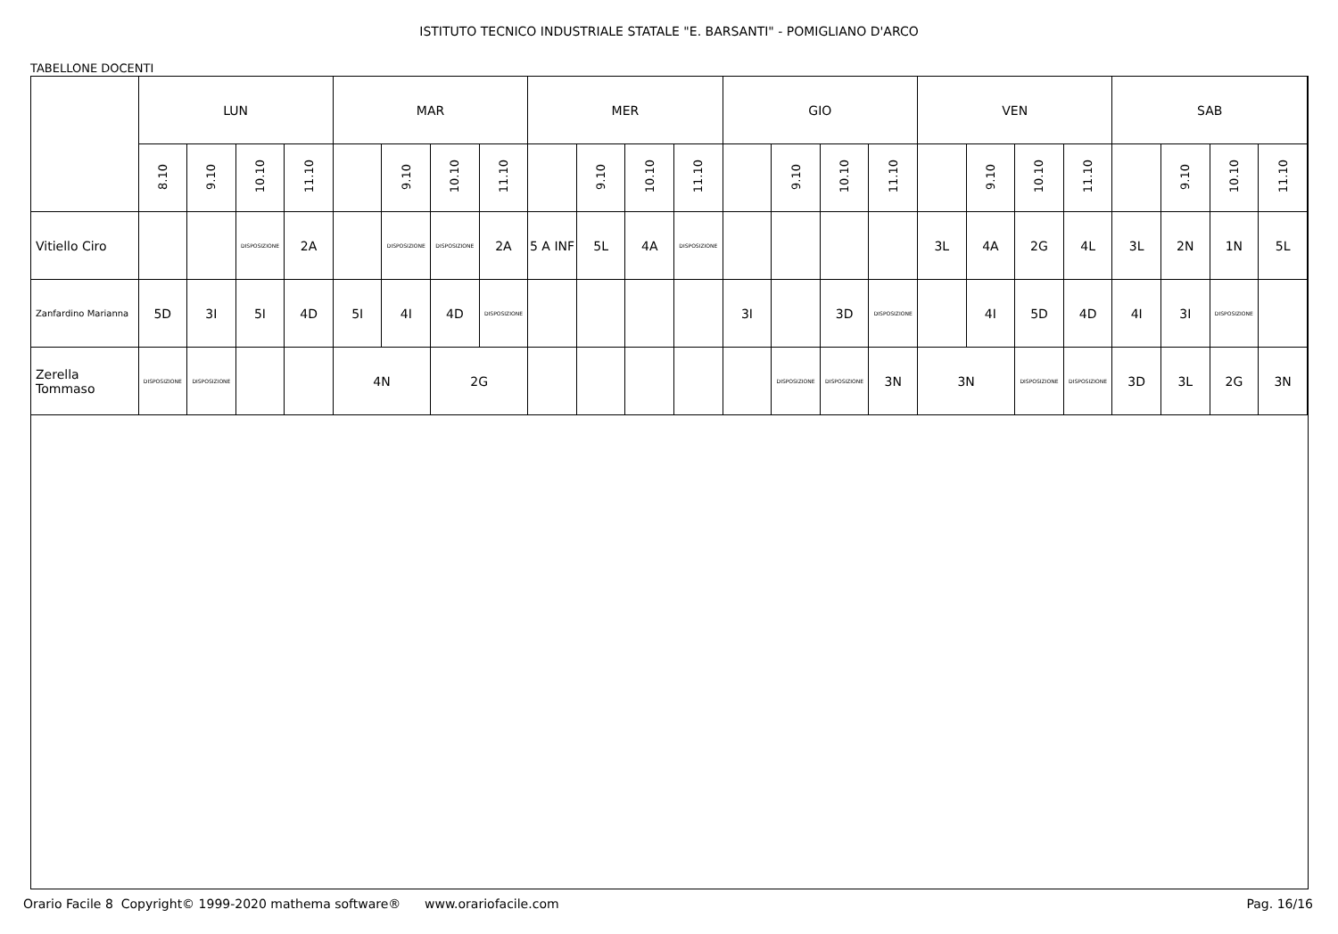ISTITUTO TECNICO INDUSTRIALE STATALE "E. BARSANTI" - POMIGLIANO D'ARCO
TABELLONE DOCENTI
| | LUN | | | | MAR | | | | MER | | | | GIO | | | | VEN | | | | SAB | | | |
| --- | --- | --- | --- | --- | --- | --- | --- | --- | --- | --- | --- | --- | --- | --- | --- | --- | --- | --- | --- | --- | --- | --- | --- | --- |
| | 8.10 | 9.10 | 10.10 | 11.10 | | 9.10 | 10.10 | 11.10 | | 9.10 | 10.10 | 11.10 | | 9.10 | 10.10 | 11.10 | | 9.10 | 10.10 | 11.10 | | 9.10 | 10.10 | 11.10 |
| Vitiello Ciro | | | DISPOSIZIONE | 2A | | DISPOSIZIONE | DISPOSIZIONE | 2A | 5 A INF | 5L | 4A | DISPOSIZIONE | | | | | 3L | 4A | 2G | 4L | 3L | 2N | 1N | 5L |
| Zanfardino Marianna | 5D | 3I | 5I | 4D | 5I | 4I | 4D | DISPOSIZIONE | | | | | 3I | | 3D | DISPOSIZIONE | | 4I | 5D | 4D | 4I | 3I | DISPOSIZIONE | |
| Zerella Tommaso | DISPOSIZIONE | DISPOSIZIONE | | | 4N | | 2G | | | | | | | DISPOSIZIONE | DISPOSIZIONE | 3N | 3N | | DISPOSIZIONE | DISPOSIZIONE | 3D | 3L | 2G | 3N |
Orario Facile 8 Copyright© 1999-2020 mathema software® www.orariofacile.com Pag. 16/16